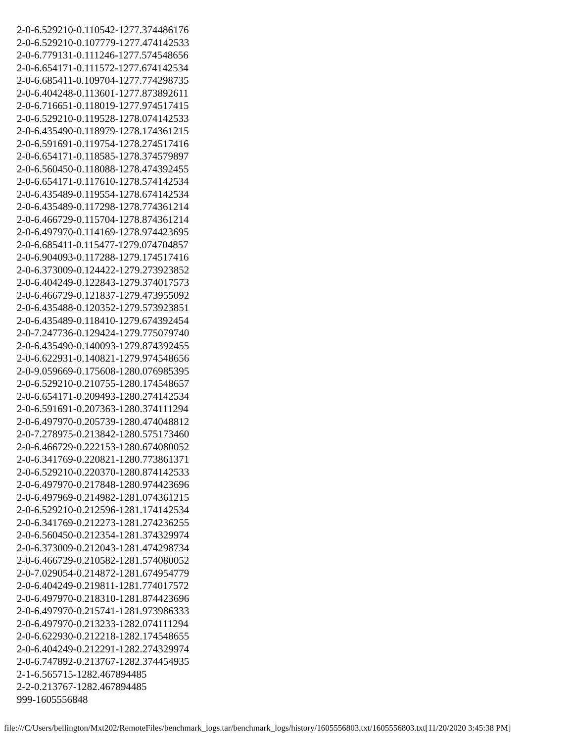2-0-6.529210-0.110542-1277.374486176
2-0-6.529210-0.107779-1277.474142533
2-0-6.779131-0.111246-1277.574548656
2-0-6.654171-0.111572-1277.674142534
2-0-6.685411-0.109704-1277.774298735
2-0-6.404248-0.113601-1277.873892611
2-0-6.716651-0.118019-1277.974517415
2-0-6.529210-0.119528-1278.074142533
2-0-6.435490-0.118979-1278.174361215
2-0-6.591691-0.119754-1278.274517416
2-0-6.654171-0.118585-1278.374579897
2-0-6.560450-0.118088-1278.474392455
2-0-6.654171-0.117610-1278.574142534
2-0-6.435489-0.119554-1278.674142534
2-0-6.435489-0.117298-1278.774361214
2-0-6.466729-0.115704-1278.874361214
2-0-6.497970-0.114169-1278.974423695
2-0-6.685411-0.115477-1279.074704857
2-0-6.904093-0.117288-1279.174517416
2-0-6.373009-0.124422-1279.273923852
2-0-6.404249-0.122843-1279.374017573
2-0-6.466729-0.121837-1279.473955092
2-0-6.435488-0.120352-1279.573923851
2-0-6.435489-0.118410-1279.674392454
2-0-7.247736-0.129424-1279.775079740
2-0-6.435490-0.140093-1279.874392455
2-0-6.622931-0.140821-1279.974548656
2-0-9.059669-0.175608-1280.076985395
2-0-6.529210-0.210755-1280.174548657
2-0-6.654171-0.209493-1280.274142534
2-0-6.591691-0.207363-1280.374111294
2-0-6.497970-0.205739-1280.474048812
2-0-7.278975-0.213842-1280.575173460
2-0-6.466729-0.222153-1280.674080052
2-0-6.341769-0.220821-1280.773861371
2-0-6.529210-0.220370-1280.874142533
2-0-6.497970-0.217848-1280.974423696
2-0-6.497969-0.214982-1281.074361215
2-0-6.529210-0.212596-1281.174142534
2-0-6.341769-0.212273-1281.274236255
2-0-6.560450-0.212354-1281.374329974
2-0-6.373009-0.212043-1281.474298734
2-0-6.466729-0.210582-1281.574080052
2-0-7.029054-0.214872-1281.674954779
2-0-6.404249-0.219811-1281.774017572
2-0-6.497970-0.218310-1281.874423696
2-0-6.497970-0.215741-1281.973986333
2-0-6.497970-0.213233-1282.074111294
2-0-6.622930-0.212218-1282.174548655
2-0-6.404249-0.212291-1282.274329974
2-0-6.747892-0.213767-1282.374454935
2-1-6.565715-1282.467894485
2-2-0.213767-1282.467894485
999-1605556848
file:///C/Users/bellington/Mxt202/RemoteFiles/benchmark_logs.tar/benchmark_logs/history/1605556803.txt/1605556803.txt[11/20/2020 3:45:38 PM]